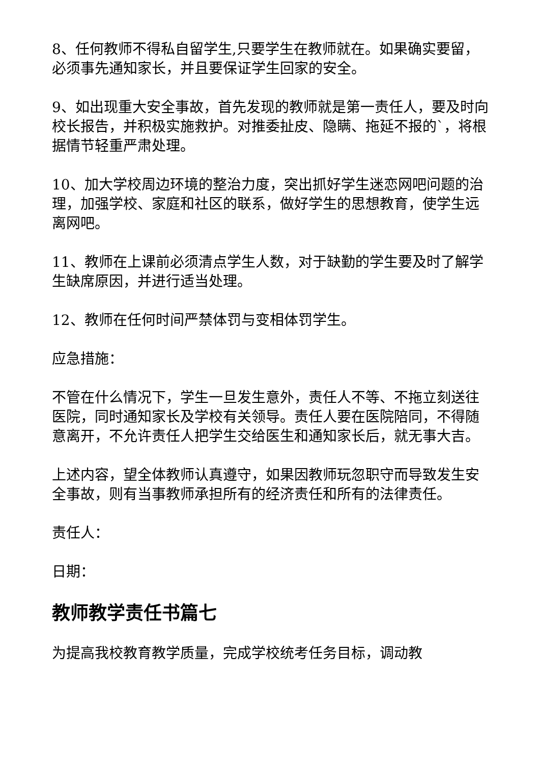8、任何教师不得私自留学生,只要学生在教师就在。如果确实要留，必须事先通知家长，并且要保证学生回家的安全。
9、如出现重大安全事故，首先发现的教师就是第一责任人，要及时向校长报告，并积极实施救护。对推委扯皮、隐瞒、拖延不报的`，将根据情节轻重严肃处理。
10、加大学校周边环境的整治力度，突出抓好学生迷恋网吧问题的治理，加强学校、家庭和社区的联系，做好学生的思想教育，使学生远离网吧。
11、教师在上课前必须清点学生人数，对于缺勤的学生要及时了解学生缺席原因，并进行适当处理。
12、教师在任何时间严禁体罚与变相体罚学生。
应急措施：
不管在什么情况下，学生一旦发生意外，责任人不等、不拖立刻送往医院，同时通知家长及学校有关领导。责任人要在医院陪同，不得随意离开，不允许责任人把学生交给医生和通知家长后，就无事大吉。
上述内容，望全体教师认真遵守，如果因教师玩忽职守而导致发生安全事故，则有当事教师承担所有的经济责任和所有的法律责任。
责任人：
日期：
教师教学责任书篇七
为提高我校教育教学质量，完成学校统考任务目标，调动教